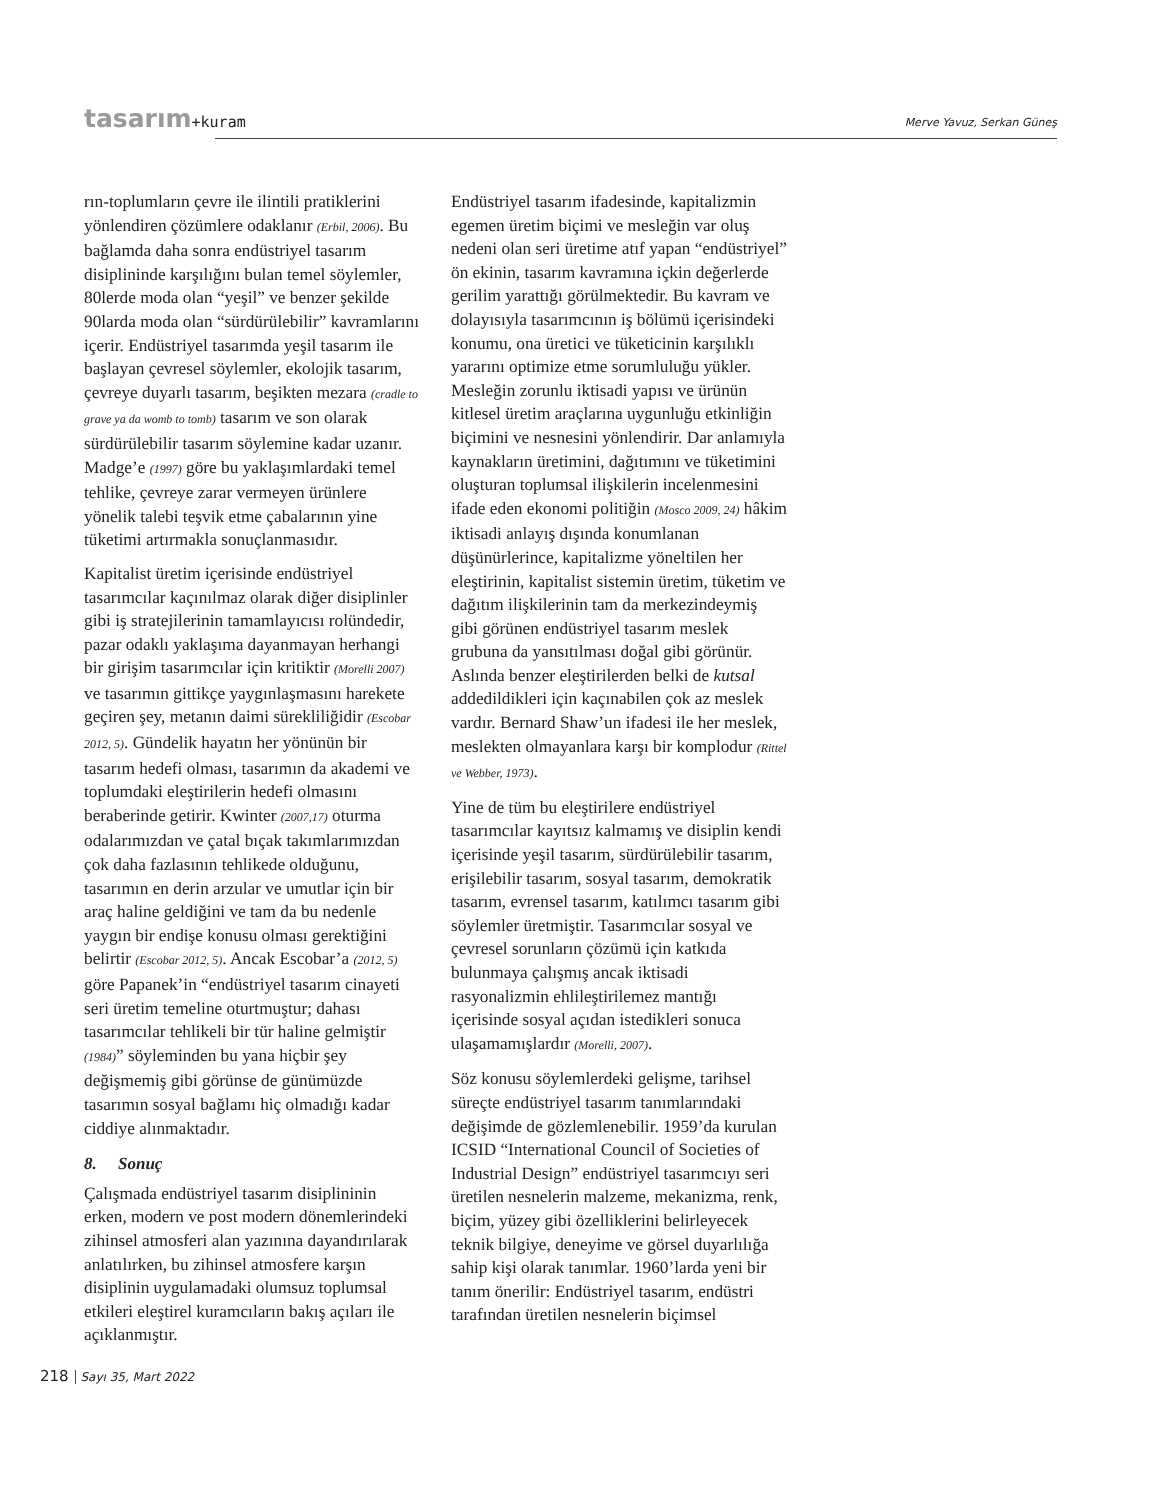tasarım+kuram Merve Yavuz, Serkan Güneş
rın-toplumların çevre ile ilintili pratiklerini yönlendiren çözümlere odaklanır (Erbil, 2006). Bu bağlamda daha sonra endüstriyel tasarım disiplininde karşılığını bulan temel söylemler, 80lerde moda olan “yeşil” ve benzer şekilde 90larda moda olan “sürdürülebilir” kavramlarını içerir. Endüstriyel tasarımda yeşil tasarım ile başlayan çevresel söylemler, ekolojik tasarım, çevreye duyarlı tasarım, beşikten mezara (cradle to grave ya da womb to tomb) tasarım ve son olarak sürdürülebilir tasarım söylemine kadar uzanır. Madge’e (1997) göre bu yaklaşımlardaki temel tehlike, çevreye zarar vermeyen ürünlere yönelik talebi teşvik etme çabalarının yine tüketimi artırmakla sonuçlanmasıdır.
Kapitalist üretim içerisinde endüstriyel tasarımcılar kaçınılmaz olarak diğer disiplinler gibi iş stratejilerinin tamamlayıcısı rolündedir, pazar odaklı yaklaşıma dayanmayan herhangi bir girişim tasarımcılar için kritiktir (Morelli 2007) ve tasarımın gittikçe yaygınlaşmasını harekete geçiren şey, metanın daimi sürekliliğidir (Escobar 2012, 5). Gündelik hayatın her yönünün bir tasarım hedefi olması, tasarımın da akademi ve toplumdaki eleştirilerin hedefi olmasını beraberinde getirir. Kwinter (2007,17) oturma odalarımızdan ve çatal bıçak takımlarımızdan çok daha fazlasının tehlikede olduğunu, tasarımın en derin arzular ve umutlar için bir araç haline geldiğini ve tam da bu nedenle yaygın bir endişe konusu olması gerektiğini belirtir (Escobar 2012, 5). Ancak Escobar’a (2012, 5) göre Papanek’in “endüstriyel tasarım cinayeti seri üretim temeline oturtmuştur; dahası tasarımcılar tehlikeli bir tür haline gelmiştir (1984)” söyleminden bu yana hiçbir şey değişmemiş gibi görünse de günümüzde tasarımın sosyal bağlamı hiç olmadığı kadar ciddiye alınmaktadır.
8. Sonuç
Çalışmada endüstriyel tasarım disiplininin erken, modern ve post modern dönemlerindeki zihinsel atmosferi alan yazınına dayandırılarak anlatılırken, bu zihinsel atmosfere karşın disiplinin uygulamadaki olumsuz toplumsal etkileri eleştirel kuramcıların bakış açıları ile açıklanmıştır.
Endüstriyel tasarım ifadesinde, kapitalizmin egemen üretim biçimi ve mesleğin var oluş nedeni olan seri üretime atıf yapan “endüstriyel” ön ekinin, tasarım kavramına içkin değerlerde gerilim yarattığı görülmektedir. Bu kavram ve dolayısıyla tasarımcının iş bölümü içerisindeki konumu, ona üretici ve tüketicinin karşılıklı yararını optimize etme sorumluluğu yükler. Mesleğin zorunlu iktisadi yapısı ve ürünün kitlesel üretim araçlarına uygunluğu etkinliğin biçimini ve nesnesini yönlendirir. Dar anlamıyla kaynakların üretimini, dağıtımını ve tüketimini oluşturan toplumsal ilişkilerin incelenmesini ifade eden ekonomi politiğin (Mosco 2009, 24) hâkim iktisadi anlayış dışında konumlanan düşünürlerince, kapitalizme yöneltilen her eleştirinin, kapitalist sistemin üretim, tüketim ve dağıtım ilişkilerinin tam da merkezindeymiş gibi görünen endüstriyel tasarım meslek grubuna da yansıtılması doğal gibi görünür. Aslında benzer eleştirilerden belki de kutsal addedildikleri için kaçınabilen çok az meslek vardır. Bernard Shaw’un ifadesi ile her meslek, meslekten olmayanlara karşı bir komplodur (Rittel ve Webber, 1973).
Yine de tüm bu eleştirilere endüstriyel tasarımcılar kayıtsız kalmamış ve disiplin kendi içerisinde yeşil tasarım, sürdürülebilir tasarım, erişilebilir tasarım, sosyal tasarım, demokratik tasarım, evrensel tasarım, katılımcı tasarım gibi söylemler üretmiştir. Tasarımcılar sosyal ve çevresel sorunların çözümü için katkıda bulunmaya çalışmış ancak iktisadi rasyonalizmin ehlileştirilemez mantığı içerisinde sosyal açıdan istedikleri sonuca ulaşamamışlardır (Morelli, 2007).
Söz konusu söylemlerdeki gelişme, tarihsel süreçte endüstriyel tasarım tanımlarındaki değişimde de gözlemlenebilir. 1959’da kurulan ICSID “International Council of Societies of Industrial Design” endüstriyel tasarımcıyı seri üretilen nesnelerin malzeme, mekanizma, renk, biçim, yüzey gibi özelliklerini belirleyecek teknik bilgiye, deneyime ve görsel duyarlılığa sahip kişi olarak tanımlar. 1960’larda yeni bir tanım önerilir: Endüstriyel tasarım, endüstri tarafından üretilen nesnelerin biçimsel
218 Sayı 35, Mart 2022